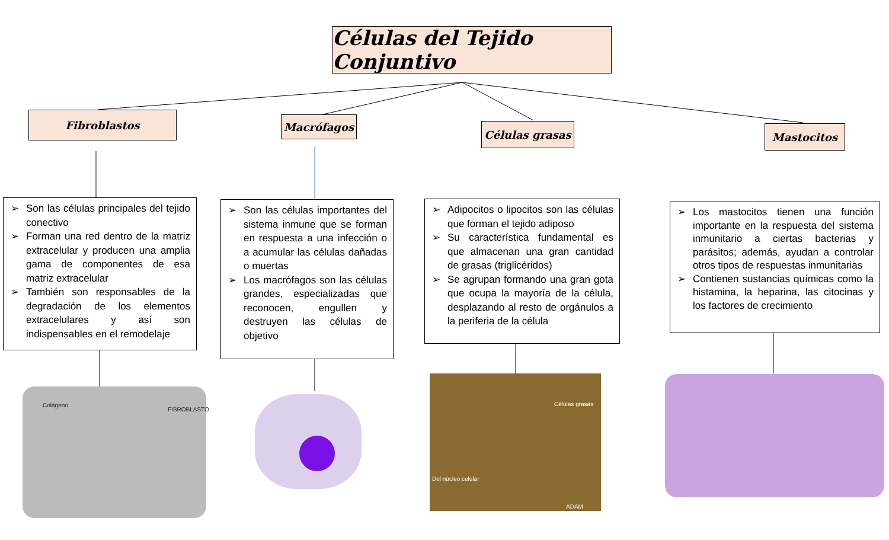Células del Tejido Conjuntivo
Fibroblastos Macrófagos
Células grasas Mastocitos
➢ Son las células principales del tejido conectivo
➢ Forman una red dentro de la matriz extracelular y producen una amplia gama de componentes de esa matriz extracelular
➢ También son responsables de la degradación de los elementos extracelulares y así son indispensables en el remodelaje
➢ Son las células importantes del sistema inmune que se forman en respuesta a una infección o a acumular las células dañadas o muertas
➢ Los macrófagos son las células grandes, especializadas que reconocen, engullen y destruyen las células de objetivo
➢ Adipocitos o lipocitos son las células que forman el tejido adiposo
➢ Su característica fundamental es que almacenan una gran cantidad de grasas (triglicéridos)
➢ Se agrupan formando una gran gota que ocupa la mayoría de la célula, desplazando al resto de orgánulos a la periferia de la célula
➢ Los mastocitos tienen una función importante en la respuesta del sistema inmunitario a ciertas bacterias y parásitos; además, ayudan a controlar otros tipos de respuestas inmunitarias
➢ Contienen sustancias químicas como la histamina, la heparina, las citocinas y los factores de crecimiento
Colágeno
FIBROBLASTO
Células grasas
Del núcleo celular
ADAM